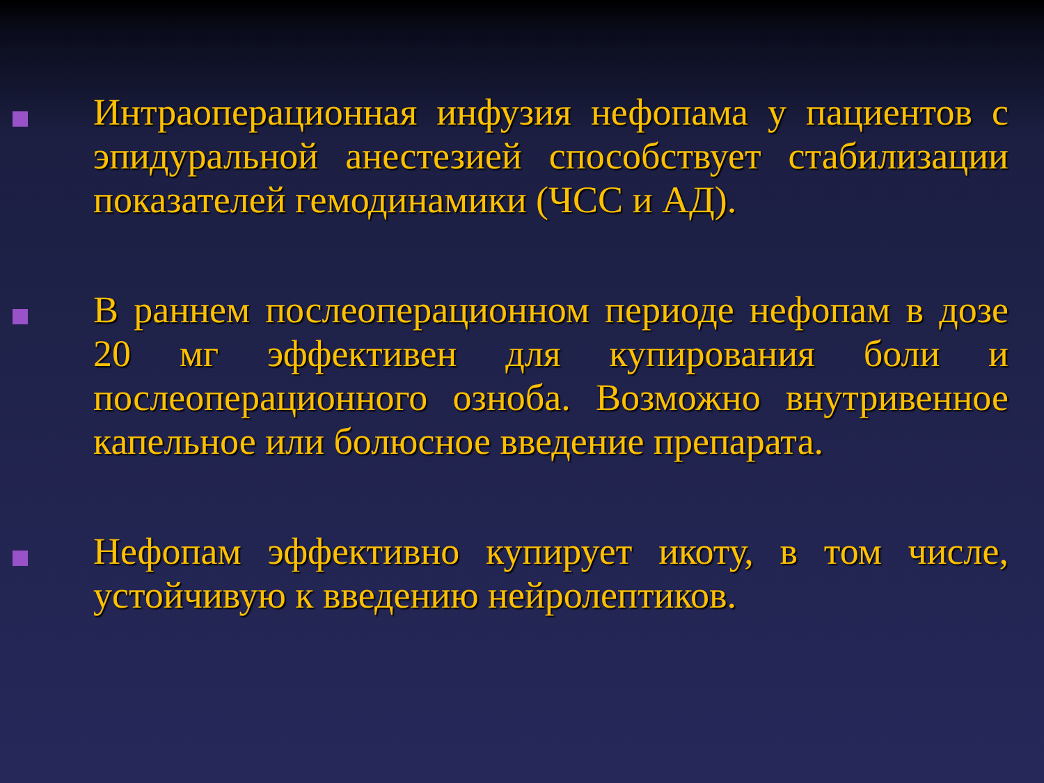Интраоперационная инфузия нефопама у пациентов с эпидуральной анестезией способствует стабилизации показателей гемодинамики (ЧСС и АД).
В раннем послеоперационном периоде нефопам в дозе 20 мг эффективен для купирования боли и послеоперационного озноба. Возможно внутривенное капельное или болюсное введение препарата.
Нефопам эффективно купирует икоту, в том числе, устойчивую к введению нейролептиков.